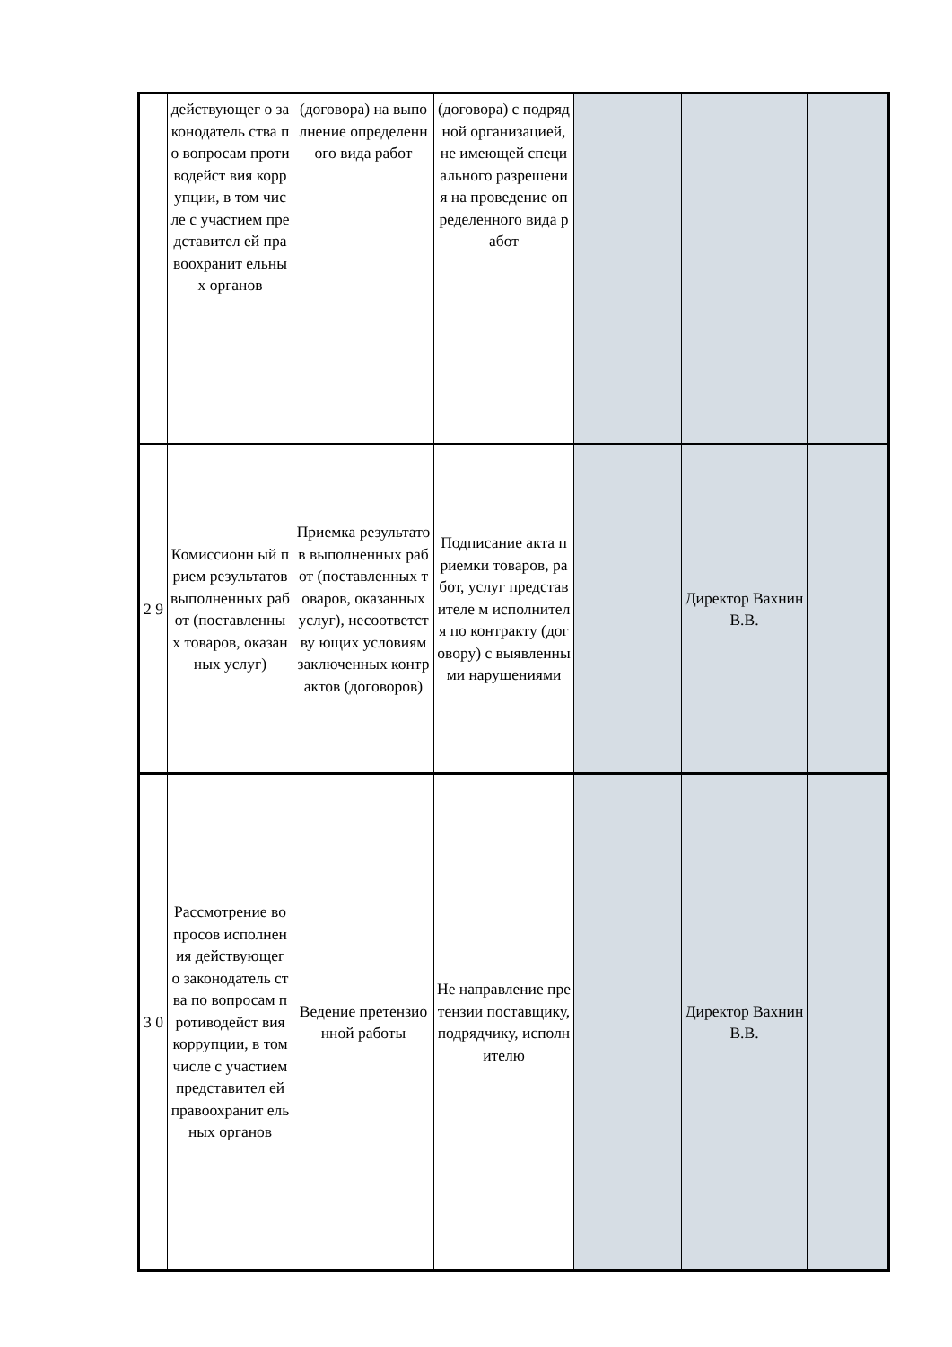| | действующег о законодатель ства по вопросам противодейст вия коррупции, в том числе с участием представител ей правоохранит ельных органов | (договора) на выполнение определенного вида работ | (договора) с подрядной организацией, не имеющей специального разрешения на проведение определенного вида работ | | | |
| 2 9 | Комиссионн ый прием результатов выполненных работ (поставленны х товаров, оказанных услуг) | Приемка результатов выполненных работ (поставленных товаров, оказанных услуг), несоответству ющих условиям заключенных контрактов (договоров) | Подписание акта приемки товаров, работ, услуг представителе м исполнителя по контракту (договору) с выявленными нарушениями | | Директор Вахнин В.В. | |
| 3 0 | Рассмотрение вопросов исполнения действующег о законодатель ства по вопросам противодейст вия коррупции, в том числе с участием представител ей правоохранит ельных органов | Ведение претензионной работы | Не направление претензии поставщику, подрядчику, исполнителю | | Директор Вахнин В.В. | |